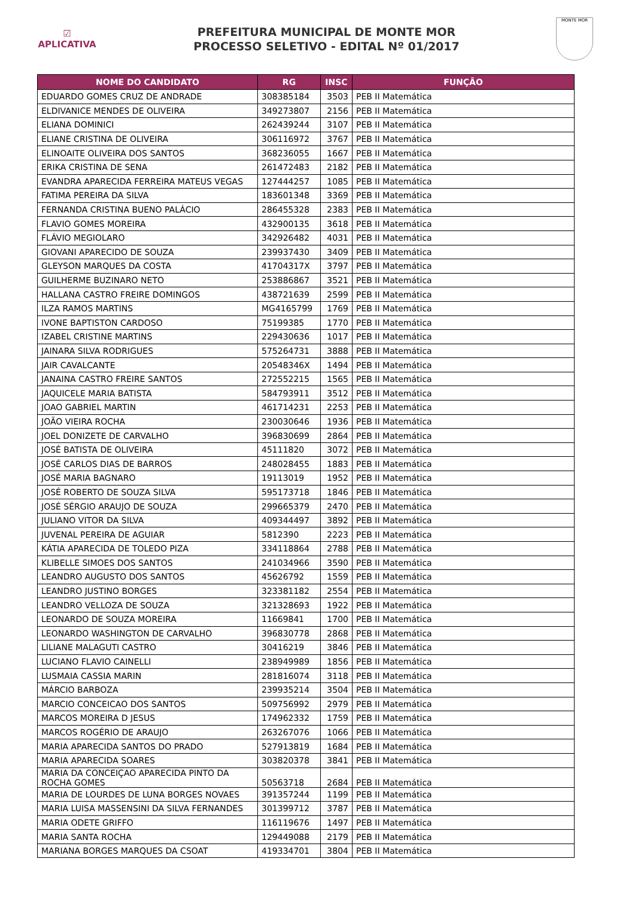☑
APLICATIVA
PREFEITURA MUNICIPAL DE MONTE MOR
PROCESSO SELETIVO - EDITAL Nº 01/2017
MONTE MOR
| NOME DO CANDIDATO | RG | INSC | FUNÇÃO |
| --- | --- | --- | --- |
| EDUARDO GOMES CRUZ DE ANDRADE | 308385184 | 3503 | PEB II Matemática |
| ELDIVANICE MENDES DE OLIVEIRA | 349273807 | 2156 | PEB II Matemática |
| ELIANA DOMINICI | 262439244 | 3107 | PEB II Matemática |
| ELIANE CRISTINA DE OLIVEIRA | 306116972 | 3767 | PEB II Matemática |
| ELINOAITE OLIVEIRA DOS SANTOS | 368236055 | 1667 | PEB II Matemática |
| ERIKA CRISTINA DE SENA | 261472483 | 2182 | PEB II Matemática |
| EVANDRA APARECIDA FERREIRA MATEUS VEGAS | 127444257 | 1085 | PEB II Matemática |
| FATIMA PEREIRA DA SILVA | 183601348 | 3369 | PEB II Matemática |
| FERNANDA CRISTINA BUENO PALÁCIO | 286455328 | 2383 | PEB II Matemática |
| FLAVIO GOMES MOREIRA | 432900135 | 3618 | PEB II Matemática |
| FLÁVIO MEGIOLARO | 342926482 | 4031 | PEB II Matemática |
| GIOVANI APARECIDO DE SOUZA | 239937430 | 3409 | PEB II Matemática |
| GLEYSON MARQUES DA COSTA | 41704317X | 3797 | PEB II Matemática |
| GUILHERME BUZINARO NETO | 253886867 | 3521 | PEB II Matemática |
| HALLANA CASTRO FREIRE DOMINGOS | 438721639 | 2599 | PEB II Matemática |
| ILZA RAMOS MARTINS | MG4165799 | 1769 | PEB II Matemática |
| IVONE BAPTISTON CARDOSO | 75199385 | 1770 | PEB II Matemática |
| IZABEL CRISTINE MARTINS | 229430636 | 1017 | PEB II Matemática |
| JAINARA SILVA RODRIGUES | 575264731 | 3888 | PEB II Matemática |
| JAIR CAVALCANTE | 20548346X | 1494 | PEB II Matemática |
| JANAINA CASTRO FREIRE SANTOS | 272552215 | 1565 | PEB II Matemática |
| JAQUICELE MARIA BATISTA | 584793911 | 3512 | PEB II Matemática |
| JOAO GABRIEL MARTIN | 461714231 | 2253 | PEB II Matemática |
| JOÃO VIEIRA ROCHA | 230030646 | 1936 | PEB II Matemática |
| JOEL DONIZETE DE CARVALHO | 396830699 | 2864 | PEB II Matemática |
| JOSÉ BATISTA DE OLIVEIRA | 45111820 | 3072 | PEB II Matemática |
| JOSÉ CARLOS DIAS DE BARROS | 248028455 | 1883 | PEB II Matemática |
| JOSÉ MARIA BAGNARO | 19113019 | 1952 | PEB II Matemática |
| JOSÉ ROBERTO DE SOUZA SILVA | 595173718 | 1846 | PEB II Matemática |
| JOSÉ SÉRGIO ARAUJO DE SOUZA | 299665379 | 2470 | PEB II Matemática |
| JULIANO VITOR DA SILVA | 409344497 | 3892 | PEB II Matemática |
| JUVENAL PEREIRA DE AGUIAR | 5812390 | 2223 | PEB II Matemática |
| KÁTIA APARECIDA DE TOLEDO PIZA | 334118864 | 2788 | PEB II Matemática |
| KLIBELLE SIMOES DOS SANTOS | 241034966 | 3590 | PEB II Matemática |
| LEANDRO AUGUSTO DOS SANTOS | 45626792 | 1559 | PEB II Matemática |
| LEANDRO JUSTINO BORGES | 323381182 | 2554 | PEB II Matemática |
| LEANDRO VELLOZA DE SOUZA | 321328693 | 1922 | PEB II Matemática |
| LEONARDO DE SOUZA MOREIRA | 11669841 | 1700 | PEB II Matemática |
| LEONARDO WASHINGTON DE CARVALHO | 396830778 | 2868 | PEB II Matemática |
| LILIANE MALAGUTI CASTRO | 30416219 | 3846 | PEB II Matemática |
| LUCIANO FLAVIO CAINELLI | 238949989 | 1856 | PEB II Matemática |
| LUSMAIA CASSIA MARIN | 281816074 | 3118 | PEB II Matemática |
| MÁRCIO BARBOZA | 239935214 | 3504 | PEB II Matemática |
| MARCIO CONCEICAO DOS SANTOS | 509756992 | 2979 | PEB II Matemática |
| MARCOS MOREIRA D JESUS | 174962332 | 1759 | PEB II Matemática |
| MARCOS ROGÉRIO DE ARAUJO | 263267076 | 1066 | PEB II Matemática |
| MARIA APARECIDA SANTOS DO PRADO | 527913819 | 1684 | PEB II Matemática |
| MARIA APARECIDA SOARES | 303820378 | 3841 | PEB II Matemática |
| MARIA DA CONCEIÇAO APARECIDA PINTO DA ROCHA GOMES | 50563718 | 2684 | PEB II Matemática |
| MARIA DE LOURDES DE LUNA BORGES NOVAES | 391357244 | 1199 | PEB II Matemática |
| MARIA LUISA MASSENSINI DA SILVA FERNANDES | 301399712 | 3787 | PEB II Matemática |
| MARIA ODETE GRIFFO | 116119676 | 1497 | PEB II Matemática |
| MARIA SANTA ROCHA | 129449088 | 2179 | PEB II Matemática |
| MARIANA BORGES MARQUES DA CSOAT | 419334701 | 3804 | PEB II Matemática |